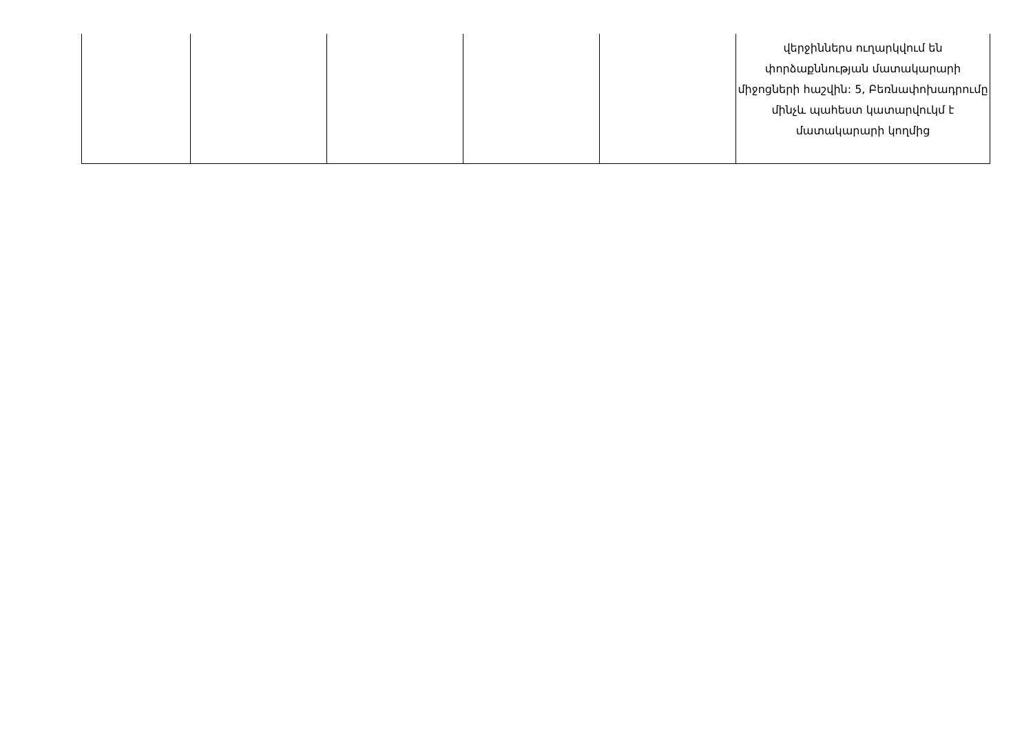| | | | | | վերջիններս ուղարկվում են փորձաքննության մատակարարի միջոցների հաշվին: 5, Բեռնափոխադրումը մինչև պահեստ կատարվուկմ է մատակարարի կողմից |